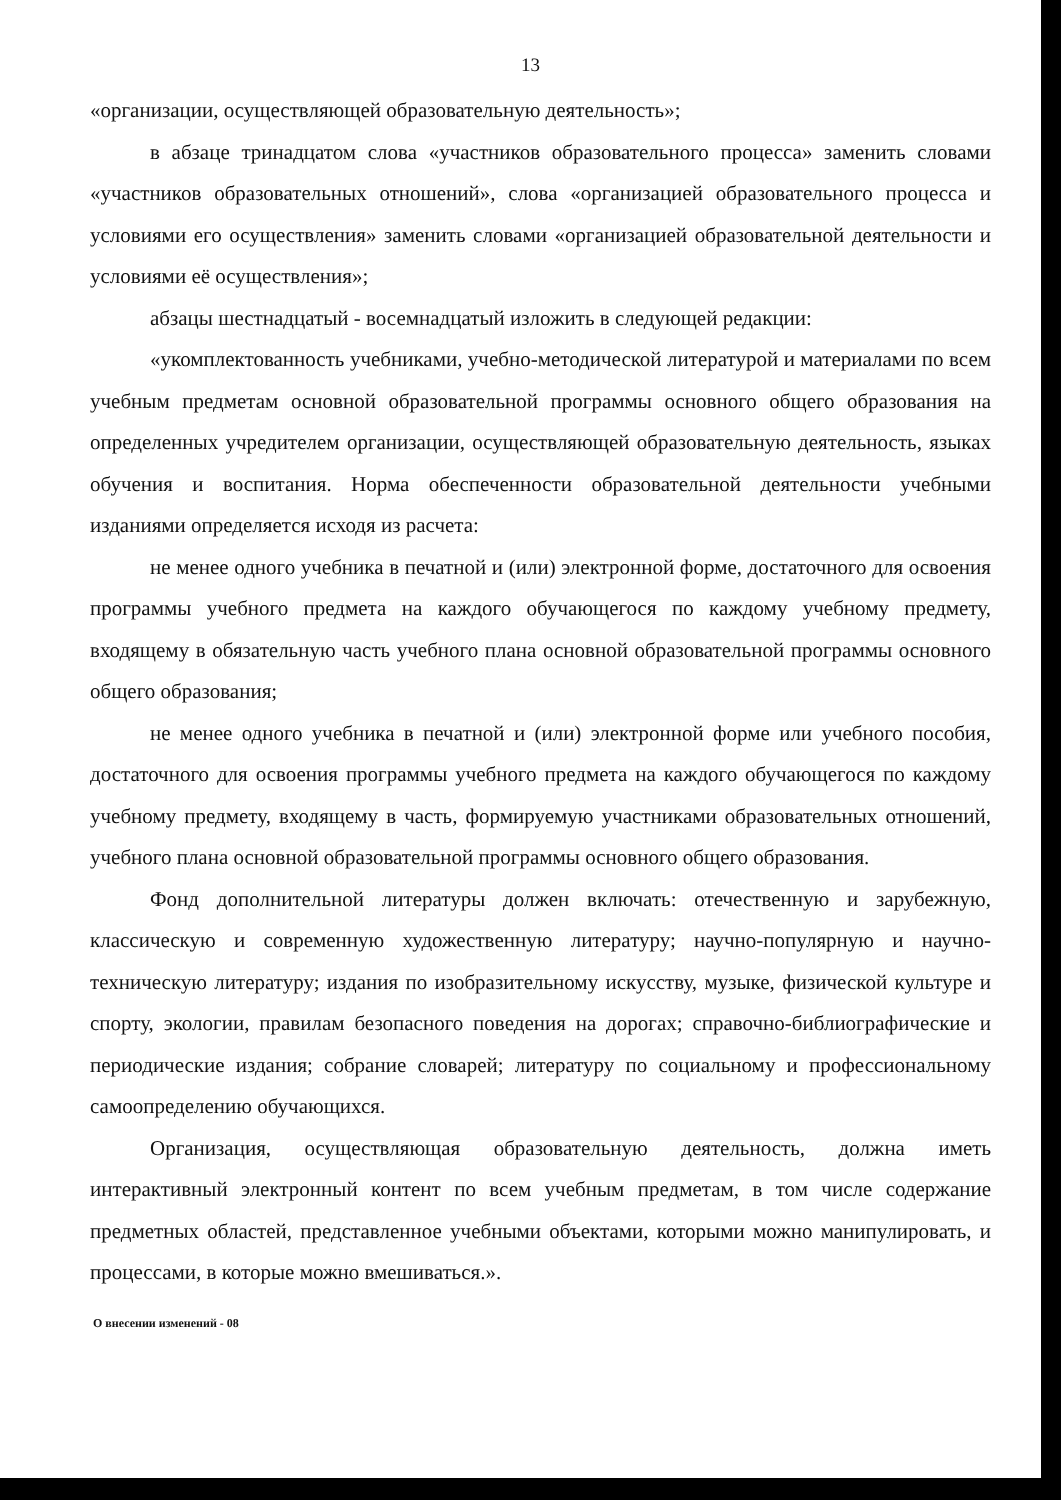13
«организации, осуществляющей образовательную деятельность»;
в абзаце тринадцатом слова «участников образовательного процесса» заменить словами «участников образовательных отношений», слова «организацией образовательного процесса и условиями его осуществления» заменить словами «организацией образовательной деятельности и условиями её осуществления»;
абзацы шестнадцатый - восемнадцатый изложить в следующей редакции:
«укомплектованность учебниками, учебно-методической литературой и материалами по всем учебным предметам основной образовательной программы основного общего образования на определенных учредителем организации, осуществляющей образовательную деятельность, языках обучения и воспитания. Норма обеспеченности образовательной деятельности учебными изданиями определяется исходя из расчета:
не менее одного учебника в печатной и (или) электронной форме, достаточного для освоения программы учебного предмета на каждого обучающегося по каждому учебному предмету, входящему в обязательную часть учебного плана основной образовательной программы основного общего образования;
не менее одного учебника в печатной и (или) электронной форме или учебного пособия, достаточного для освоения программы учебного предмета на каждого обучающегося по каждому учебному предмету, входящему в часть, формируемую участниками образовательных отношений, учебного плана основной образовательной программы основного общего образования.
Фонд дополнительной литературы должен включать: отечественную и зарубежную, классическую и современную художественную литературу; научно-популярную и научно-техническую литературу; издания по изобразительному искусству, музыке, физической культуре и спорту, экологии, правилам безопасного поведения на дорогах; справочно-библиографические и периодические издания; собрание словарей; литературу по социальному и профессиональному самоопределению обучающихся.
Организация, осуществляющая образовательную деятельность, должна иметь интерактивный электронный контент по всем учебным предметам, в том числе содержание предметных областей, представленное учебными объектами, которыми можно манипулировать, и процессами, в которые можно вмешиваться.».
О внесении изменений - 08